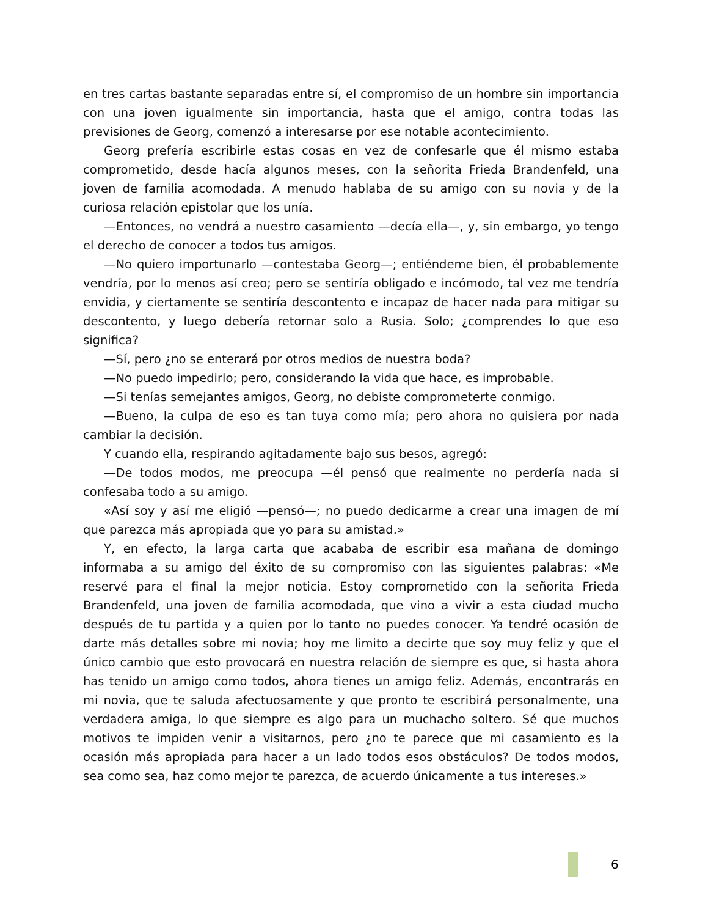en tres cartas bastante separadas entre sí, el compromiso de un hombre sin importancia con una joven igualmente sin importancia, hasta que el amigo, contra todas las previsiones de Georg, comenzó a interesarse por ese notable acontecimiento.
Georg prefería escribirle estas cosas en vez de confesarle que él mismo estaba comprometido, desde hacía algunos meses, con la señorita Frieda Brandenfeld, una joven de familia acomodada. A menudo hablaba de su amigo con su novia y de la curiosa relación epistolar que los unía.
—Entonces, no vendrá a nuestro casamiento —decía ella—, y, sin embargo, yo tengo el derecho de conocer a todos tus amigos.
—No quiero importunarlo —contestaba Georg—; entiéndeme bien, él probablemente vendría, por lo menos así creo; pero se sentiría obligado e incómodo, tal vez me tendría envidia, y ciertamente se sentiría descontento e incapaz de hacer nada para mitigar su descontento, y luego debería retornar solo a Rusia. Solo; ¿comprendes lo que eso significa?
—Sí, pero ¿no se enterará por otros medios de nuestra boda?
—No puedo impedirlo; pero, considerando la vida que hace, es improbable.
—Si tenías semejantes amigos, Georg, no debiste comprometerte conmigo.
—Bueno, la culpa de eso es tan tuya como mía; pero ahora no quisiera por nada cambiar la decisión.
Y cuando ella, respirando agitadamente bajo sus besos, agregó:
—De todos modos, me preocupa —él pensó que realmente no perdería nada si confesaba todo a su amigo.
«Así soy y así me eligió —pensó—; no puedo dedicarme a crear una imagen de mí que parezca más apropiada que yo para su amistad.»
Y, en efecto, la larga carta que acababa de escribir esa mañana de domingo informaba a su amigo del éxito de su compromiso con las siguientes palabras: «Me reservé para el final la mejor noticia. Estoy comprometido con la señorita Frieda Brandenfeld, una joven de familia acomodada, que vino a vivir a esta ciudad mucho después de tu partida y a quien por lo tanto no puedes conocer. Ya tendré ocasión de darte más detalles sobre mi novia; hoy me limito a decirte que soy muy feliz y que el único cambio que esto provocará en nuestra relación de siempre es que, si hasta ahora has tenido un amigo como todos, ahora tienes un amigo feliz. Además, encontrarás en mi novia, que te saluda afectuosamente y que pronto te escribirá personalmente, una verdadera amiga, lo que siempre es algo para un muchacho soltero. Sé que muchos motivos te impiden venir a visitarnos, pero ¿no te parece que mi casamiento es la ocasión más apropiada para hacer a un lado todos esos obstáculos? De todos modos, sea como sea, haz como mejor te parezca, de acuerdo únicamente a tus intereses.»
6